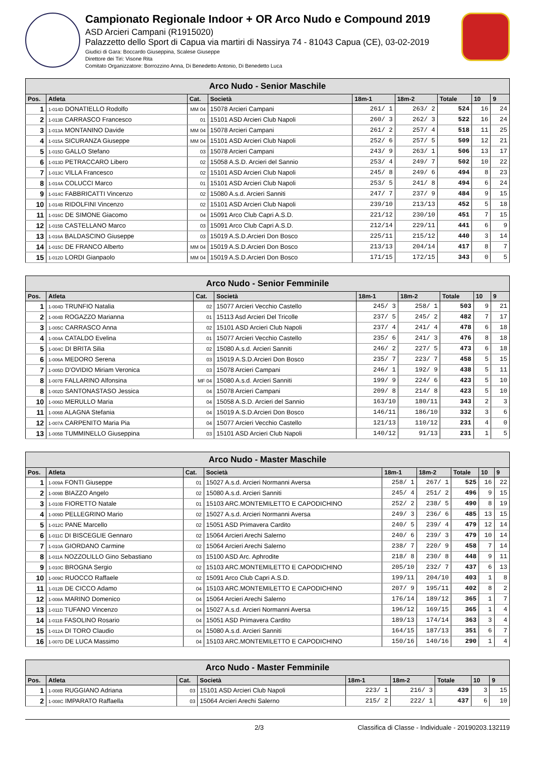Campionato Regionale Indoor + OR Arco Nudo e Compound 2019
ASD Arcieri Campani (R1915020)
Palazzetto dello Sport di Capua via martiri di Nassirya 74 - 81043 Capua (CE), 03-02-2019
Giudici di Gara: Boccardo Giuseppina, Scalese Giuseppe
Direttore dei Tiri: Visone Rita
Comitato Organizzatore: Borrozzino Anna, Di Benedetto Antonio, Di Benedetto Luca
| Arco Nudo - Senior Maschile | | | | | | | | |
| --- | --- | --- | --- | --- | --- | --- | --- | --- |
| Pos. | Atleta | Cat. | Società | 18m-1 | 18m-2 | Totale | 10 | 9 |
| 1 | 1-014D DONATIELLO Rodolfo | MM 04 | 15078 Arcieri Campani | 261/ 1 | 263/ 2 | 524 | 16 | 24 |
| 2 | 1-013B CARRASCO Francesco | 01 | 15101 ASD Arcieri Club Napoli | 260/ 3 | 262/ 3 | 522 | 16 | 24 |
| 3 | 1-013A MONTANINO Davide | MM 04 | 15078 Arcieri Campani | 261/ 2 | 257/ 4 | 518 | 11 | 25 |
| 4 | 1-015A SICURANZA Giuseppe | MM 04 | 15101 ASD Arcieri Club Napoli | 252/ 6 | 257/ 5 | 509 | 12 | 21 |
| 5 | 1-015D GALLO Stefano | 03 | 15078 Arcieri Campani | 243/ 9 | 263/ 1 | 506 | 13 | 17 |
| 6 | 1-013D PETRACCARO Libero | 02 | 15058 A.S.D. Arcieri del Sannio | 253/ 4 | 249/ 7 | 502 | 10 | 22 |
| 7 | 1-013C VILLA Francesco | 02 | 15101 ASD Arcieri Club Napoli | 245/ 8 | 249/ 6 | 494 | 8 | 23 |
| 8 | 1-014A COLUCCI Marco | 01 | 15101 ASD Arcieri Club Napoli | 253/ 5 | 241/ 8 | 494 | 6 | 24 |
| 9 | 1-014C FABBRICATTI Vincenzo | 02 | 15080 A.s.d. Arcieri Sanniti | 247/ 7 | 237/ 9 | 484 | 9 | 15 |
| 10 | 1-014B RIDOLFINI Vincenzo | 02 | 15101 ASD Arcieri Club Napoli | 239/10 | 213/13 | 452 | 5 | 18 |
| 11 | 1-016C DE SIMONE Giacomo | 04 | 15091 Arco Club Capri A.S.D. | 221/12 | 230/10 | 451 | 7 | 15 |
| 12 | 1-015B CASTELLANO Marco | 03 | 15091 Arco Club Capri A.S.D. | 212/14 | 229/11 | 441 | 6 | 9 |
| 13 | 1-016A BALDASCINO Giuseppe | 03 | 15019 A.S.D.Arcieri Don Bosco | 225/11 | 215/12 | 440 | 3 | 14 |
| 14 | 1-015C DE FRANCO Alberto | MM 04 | 15019 A.S.D.Arcieri Don Bosco | 213/13 | 204/14 | 417 | 8 | 7 |
| 15 | 1-012D LORDI Gianpaolo | MM 04 | 15019 A.S.D.Arcieri Don Bosco | 171/15 | 172/15 | 343 | 0 | 5 |
| Arco Nudo - Senior Femminile | | | | | | | | |
| --- | --- | --- | --- | --- | --- | --- | --- | --- |
| Pos. | Atleta | Cat. | Società | 18m-1 | 18m-2 | Totale | 10 | 9 |
| 1 | 1-004D TRUNFIO Natalia | 02 | 15077 Arcieri Vecchio Castello | 245/ 3 | 258/ 1 | 503 | 9 | 21 |
| 2 | 1-004B ROGAZZO Marianna | 01 | 15113 Asd Arcieri Del Tricolle | 237/ 5 | 245/ 2 | 482 | 7 | 17 |
| 3 | 1-005C CARRASCO Anna | 02 | 15101 ASD Arcieri Club Napoli | 237/ 4 | 241/ 4 | 478 | 6 | 18 |
| 4 | 1-004A CATALDO Evelina | 01 | 15077 Arcieri Vecchio Castello | 235/ 6 | 241/ 3 | 476 | 8 | 18 |
| 5 | 1-004C DI BRITA Silia | 02 | 15080 A.s.d. Arcieri Sanniti | 246/ 2 | 227/ 5 | 473 | 6 | 18 |
| 6 | 1-006A MEDORO Serena | 03 | 15019 A.S.D.Arcieri Don Bosco | 235/ 7 | 223/ 7 | 458 | 5 | 15 |
| 7 | 1-005D D'OVIDIO Miriam Veronica | 03 | 15078 Arcieri Campani | 246/ 1 | 192/ 9 | 438 | 5 | 11 |
| 8 | 1-007B FALLARINO Alfonsina | MF 04 | 15080 A.s.d. Arcieri Sanniti | 199/ 9 | 224/ 6 | 423 | 5 | 10 |
| 8 | 1-002D SANTONASTASO Jessica | 04 | 15078 Arcieri Campani | 209/ 8 | 214/ 8 | 423 | 5 | 10 |
| 10 | 1-006D MERULLO Maria | 04 | 15058 A.S.D. Arcieri del Sannio | 163/10 | 180/11 | 343 | 2 | 3 |
| 11 | 1-006B ALAGNA Stefania | 04 | 15019 A.S.D.Arcieri Don Bosco | 146/11 | 186/10 | 332 | 3 | 6 |
| 12 | 1-007A CARPENITO Maria Pia | 04 | 15077 Arcieri Vecchio Castello | 121/13 | 110/12 | 231 | 4 | 0 |
| 13 | 1-005B TUMMINELLO Giuseppina | 03 | 15101 ASD Arcieri Club Napoli | 140/12 | 91/13 | 231 | 1 | 5 |
| Arco Nudo - Master Maschile | | | | | | | | |
| --- | --- | --- | --- | --- | --- | --- | --- | --- |
| Pos. | Atleta | Cat. | Società | 18m-1 | 18m-2 | Totale | 10 | 9 |
| 1 | 1-009A FONTI Giuseppe | 01 | 15027 A.s.d. Arcieri Normanni Aversa | 258/ 1 | 267/ 1 | 525 | 16 | 22 |
| 2 | 1-009B BIAZZO Angelo | 02 | 15080 A.s.d. Arcieri Sanniti | 245/ 4 | 251/ 2 | 496 | 9 | 15 |
| 3 | 1-010B FIORETTO Natale | 01 | 15103 ARC.MONTEMILETTO E CAPODICHINO | 252/ 2 | 238/ 5 | 490 | 8 | 19 |
| 4 | 1-009D PELLEGRINO Mario | 02 | 15027 A.s.d. Arcieri Normanni Aversa | 249/ 3 | 236/ 6 | 485 | 13 | 15 |
| 5 | 1-012C PANE Marcello | 02 | 15051 ASD Primavera Cardito | 240/ 5 | 239/ 4 | 479 | 12 | 14 |
| 6 | 1-011C DI BISCEGLIE Gennaro | 02 | 15064 Arcieri Arechi Salerno | 240/ 6 | 239/ 3 | 479 | 10 | 14 |
| 7 | 1-010A GIORDANO Carmine | 02 | 15064 Arcieri Arechi Salerno | 238/ 7 | 220/ 9 | 458 | 7 | 14 |
| 8 | 1-011A NOZZOLILLO Gino Sebastiano | 03 | 15100 ASD Arc. Aphrodite | 218/ 8 | 230/ 8 | 448 | 9 | 11 |
| 9 | 1-010C BROGNA Sergio | 02 | 15103 ARC.MONTEMILETTO E CAPODICHINO | 205/10 | 232/ 7 | 437 | 6 | 13 |
| 10 | 1-009C RUOCCO Raffaele | 02 | 15091 Arco Club Capri A.S.D. | 199/11 | 204/10 | 403 | 1 | 8 |
| 11 | 1-012B DE CICCO Adamo | 04 | 15103 ARC.MONTEMILETTO E CAPODICHINO | 207/ 9 | 195/11 | 402 | 8 | 2 |
| 12 | 1-008A MARINO Domenico | 04 | 15064 Arcieri Arechi Salerno | 176/14 | 189/12 | 365 | 1 | 7 |
| 13 | 1-011D TUFANO Vincenzo | 04 | 15027 A.s.d. Arcieri Normanni Aversa | 196/12 | 169/15 | 365 | 1 | 4 |
| 14 | 1-011B FASOLINO Rosario | 04 | 15051 ASD Primavera Cardito | 189/13 | 174/14 | 363 | 3 | 4 |
| 15 | 1-012A DI TORO Claudio | 04 | 15080 A.s.d. Arcieri Sanniti | 164/15 | 187/13 | 351 | 6 | 7 |
| 16 | 1-007D DE LUCA Massimo | 04 | 15103 ARC.MONTEMILETTO E CAPODICHINO | 150/16 | 140/16 | 290 | 1 | 4 |
| Arco Nudo - Master Femminile | | | | | | | | |
| --- | --- | --- | --- | --- | --- | --- | --- | --- |
| Pos. | Atleta | Cat. | Società | 18m-1 | 18m-2 | Totale | 10 | 9 |
| 1 | 1-008B RUGGIANO Adriana | 03 | 15101 ASD Arcieri Club Napoli | 223/ 1 | 216/ 3 | 439 | 3 | 15 |
| 2 | 1-008C IMPARATO Raffaella | 03 | 15064 Arcieri Arechi Salerno | 215/ 2 | 222/ 1 | 437 | 6 | 10 |
2/3 Classifica di Classe - Individuale - 20190203.132119